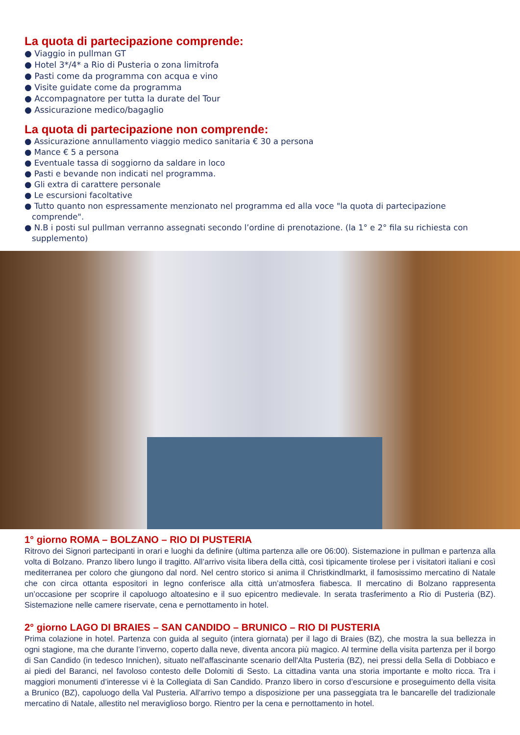La quota di partecipazione comprende:
● Viaggio in pullman GT
● Hotel 3*/4* a Rio di Pusteria o zona limitrofa
● Pasti come da programma con acqua e vino
● Visite guidate come da programma
● Accompagnatore per tutta la durate del Tour
● Assicurazione medico/bagaglio
La quota di partecipazione non comprende:
● Assicurazione annullamento viaggio medico sanitaria € 30 a persona
● Mance € 5 a persona
● Eventuale tassa di soggiorno da saldare in loco
● Pasti e bevande non indicati nel programma.
● Gli extra di carattere personale
● Le escursioni facoltative
● Tutto quanto non espressamente menzionato nel programma ed alla voce "la quota di partecipazione comprende".
● N.B i posti sul pullman verranno assegnati secondo l’ordine di prenotazione. (la 1° e 2° fila su richiesta con supplemento)
1° giorno ROMA – BOLZANO – RIO DI PUSTERIA
Ritrovo dei Signori partecipanti in orari e luoghi da definire (ultima partenza alle ore 06:00). Sistemazione in pullman e partenza alla volta di Bolzano. Pranzo libero lungo il tragitto. All’arrivo visita libera della città, così tipicamente tirolese per i visitatori italiani e così mediterranea per coloro che giungono dal nord. Nel centro storico si anima il Christkindlmarkt, il famosissimo mercatino di Natale che con circa ottanta espositori in legno conferisce alla città un’atmosfera fiabesca. Il mercatino di Bolzano rappresenta un’occasione per scoprire il capoluogo altoatesino e il suo epicentro medievale. In serata trasferimento a Rio di Pusteria (BZ). Sistemazione nelle camere riservate, cena e pernottamento in hotel.
2° giorno LAGO DI BRAIES – SAN CANDIDO – BRUNICO – RIO DI PUSTERIA
Prima colazione in hotel. Partenza con guida al seguito (intera giornata) per il lago di Braies (BZ), che mostra la sua bellezza in ogni stagione, ma che durante l’inverno, coperto dalla neve, diventa ancora più magico. Al termine della visita partenza per il borgo di San Candido (in tedesco Innichen), situato nell'affascinante scenario dell'Alta Pusteria (BZ), nei pressi della Sella di Dobbiaco e ai piedi del Baranci, nel favoloso contesto delle Dolomiti di Sesto. La cittadina vanta una storia importante e molto ricca. Tra i maggiori monumenti d’interesse vi è la Collegiata di San Candido. Pranzo libero in corso d’escursione e proseguimento della visita a Brunico (BZ), capoluogo della Val Pusteria. All'arrivo tempo a disposizione per una passeggiata tra le bancarelle del tradizionale mercatino di Natale, allestito nel meraviglioso borgo. Rientro per la cena e pernottamento in hotel.